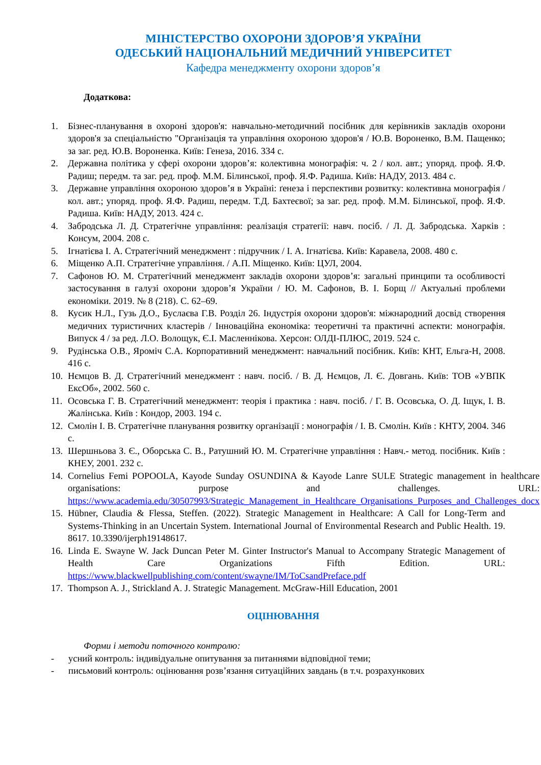МІНІСТЕРСТВО ОХОРОНИ ЗДОРОВ’Я УКРАЇНИ
ОДЕСЬКИЙ НАЦІОНАЛЬНИЙ МЕДИЧНИЙ УНІВЕРСИТЕТ
Кафедра менеджменту охорони здоров’я
Додаткова:
1. Бізнес-планування в охороні здоров'я: навчально-методичний посібник для керівників закладів охорони здоров'я за спеціальністю "Організація та управління охороною здоров'я / Ю.В. Вороненко, В.М. Пащенко; за заг. ред. Ю.В. Вороненка. Київ: Генеза, 2016. 334 с.
2. Державна політика у сфері охорони здоров’я: колективна монографія: ч. 2 / кол. авт.; упоряд. проф. Я.Ф. Радиш; передм. та заг. ред. проф. М.М. Білинської, проф. Я.Ф. Радиша. Київ: НАДУ, 2013. 484 с.
3. Державне управління охороною здоров’я в Україні: ґенеза і перспективи розвитку: колективна монографія / кол. авт.; упоряд. проф. Я.Ф. Радиш, передм. Т.Д. Бахтеєвої; за заг. ред. проф. М.М. Білинської, проф. Я.Ф. Радиша. Київ: НАДУ, 2013. 424 с.
4. Забродська Л. Д. Стратегічне управління: реалізація стратегії: навч. посіб. / Л. Д. Забродська. Харків : Консум, 2004. 208 с.
5. Ігнатієва І. А. Стратегічний менеджмент : підручник / І. А. Ігнатієва. Київ: Каравела, 2008. 480 с.
6. Міщенко А.П. Стратегічне управління. / А.П. Міщенко. Київ: ЦУЛ, 2004.
7. Сафонов Ю. М. Стратегічний менеджмент закладів охорони здоров’я: загальні принципи та особливості застосування в галузі охорони здоров’я України / Ю. М. Сафонов, В. І. Борщ // Актуальні проблеми економіки. 2019. № 8 (218). С. 62–69.
8. Кусик Н.Л., Гузь Д.О., Буслаєва Г.В. Розділ 26. Індустрія охорони здоров'я: міжнародний досвід створення медичних туристичних кластерів / Інноваційна економіка: теоретичні та практичні аспекти: монографія. Випуск 4 / за ред. Л.О. Волощук, Є.І. Масленнікова. Херсон: ОЛДІ-ПЛЮС, 2019. 524 с.
9. Рудінська О.В., Яроміч С.А. Корпоративний менеджмент: навчальний посібник. Київ: КНТ, Ельга-Н, 2008. 416 с.
10. Нємцов В. Д. Стратегічний менеджмент : навч. посіб. / В. Д. Нємцов, Л. Є. Довгань. Київ: ТОВ «УВПК ЕксОб», 2002. 560 с.
11. Осовська Г. В. Стратегічний менеджмент: теорія і практика : навч. посіб. / Г. В. Осовська, О. Д. Іщук, І. В. Жалінська. Київ : Кондор, 2003. 194 с.
12. Смолін І. В. Стратегічне планування розвитку організації : монографія / І. В. Смолін. Київ : КНТУ, 2004. 346 с.
13. Шершньова З. Є., Оборська С. В., Ратушний Ю. М. Стратегічне управління : Навч.- метод. посібник. Київ : КНЕУ, 2001. 232 с.
14. Cornelius Femi POPOOLA, Kayode Sunday OSUNDINA & Kayode Lanre SULE Strategic management in healthcare organisations: purpose and challenges. URL: https://www.academia.edu/30507993/Strategic_Management_in_Healthcare_Organisations_Purposes_and_Challenges_docx
15. Hübner, Claudia & Flessa, Steffen. (2022). Strategic Management in Healthcare: A Call for Long-Term and Systems-Thinking in an Uncertain System. International Journal of Environmental Research and Public Health. 19. 8617. 10.3390/ijerph19148617.
16. Linda E. Swayne W. Jack Duncan Peter M. Ginter Instructor's Manual to Accompany Strategic Management of Health Care Organizations Fifth Edition. URL: https://www.blackwellpublishing.com/content/swayne/IM/ToCsandPreface.pdf
17. Thompson A. J., Strickland A. J. Strategic Management. McGraw-Hill Education, 2001
ОЦІНЮВАННЯ
Форми і методи поточного контролю:
- усний контроль: індивідуальне опитування за питаннями відповідної теми;
- письмовий контроль: оцінювання розв’язання ситуаційних завдань (в т.ч. розрахункових